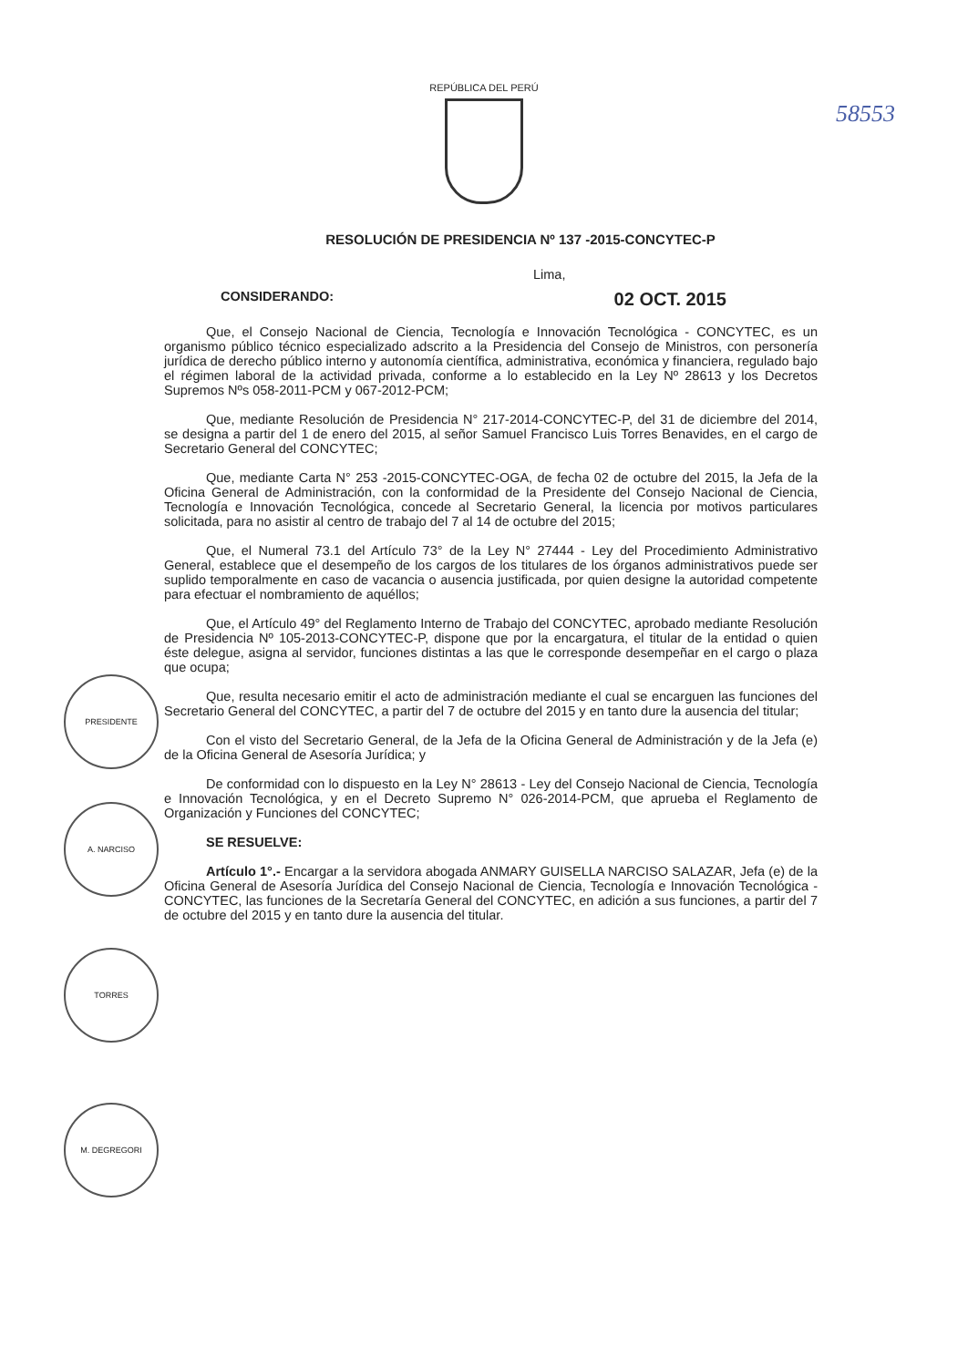58553
REPÚBLICA DEL PERÚ
RESOLUCIÓN DE PRESIDENCIA Nº 137 -2015-CONCYTEC-P
Lima,
CONSIDERANDO: 02 OCT. 2015
Que, el Consejo Nacional de Ciencia, Tecnología e Innovación Tecnológica - CONCYTEC, es un organismo público técnico especializado adscrito a la Presidencia del Consejo de Ministros, con personería jurídica de derecho público interno y autonomía científica, administrativa, económica y financiera, regulado bajo el régimen laboral de la actividad privada, conforme a lo establecido en la Ley Nº 28613 y los Decretos Supremos Nºs 058-2011-PCM y 067-2012-PCM;
Que, mediante Resolución de Presidencia N° 217-2014-CONCYTEC-P, del 31 de diciembre del 2014, se designa a partir del 1 de enero del 2015, al señor Samuel Francisco Luis Torres Benavides, en el cargo de Secretario General del CONCYTEC;
Que, mediante Carta N° 253 -2015-CONCYTEC-OGA, de fecha 02 de octubre del 2015, la Jefa de la Oficina General de Administración, con la conformidad de la Presidente del Consejo Nacional de Ciencia, Tecnología e Innovación Tecnológica, concede al Secretario General, la licencia por motivos particulares solicitada, para no asistir al centro de trabajo del 7 al 14 de octubre del 2015;
Que, el Numeral 73.1 del Artículo 73° de la Ley N° 27444 - Ley del Procedimiento Administrativo General, establece que el desempeño de los cargos de los titulares de los órganos administrativos puede ser suplido temporalmente en caso de vacancia o ausencia justificada, por quien designe la autoridad competente para efectuar el nombramiento de aquéllos;
Que, el Artículo 49° del Reglamento Interno de Trabajo del CONCYTEC, aprobado mediante Resolución de Presidencia Nº 105-2013-CONCYTEC-P, dispone que por la encargatura, el titular de la entidad o quien éste delegue, asigna al servidor, funciones distintas a las que le corresponde desempeñar en el cargo o plaza que ocupa;
Que, resulta necesario emitir el acto de administración mediante el cual se encarguen las funciones del Secretario General del CONCYTEC, a partir del 7 de octubre del 2015 y en tanto dure la ausencia del titular;
Con el visto del Secretario General, de la Jefa de la Oficina General de Administración y de la Jefa (e) de la Oficina General de Asesoría Jurídica; y
De conformidad con lo dispuesto en la Ley N° 28613 - Ley del Consejo Nacional de Ciencia, Tecnología e Innovación Tecnológica, y en el Decreto Supremo N° 026-2014-PCM, que aprueba el Reglamento de Organización y Funciones del CONCYTEC;
SE RESUELVE:
Artículo 1°.- Encargar a la servidora abogada ANMARY GUISELLA NARCISO SALAZAR, Jefa (e) de la Oficina General de Asesoría Jurídica del Consejo Nacional de Ciencia, Tecnología e Innovación Tecnológica - CONCYTEC, las funciones de la Secretaría General del CONCYTEC, en adición a sus funciones, a partir del 7 de octubre del 2015 y en tanto dure la ausencia del titular.
PRESIDENTE
A. NARCISO
TORRES
M. DEGREGORI